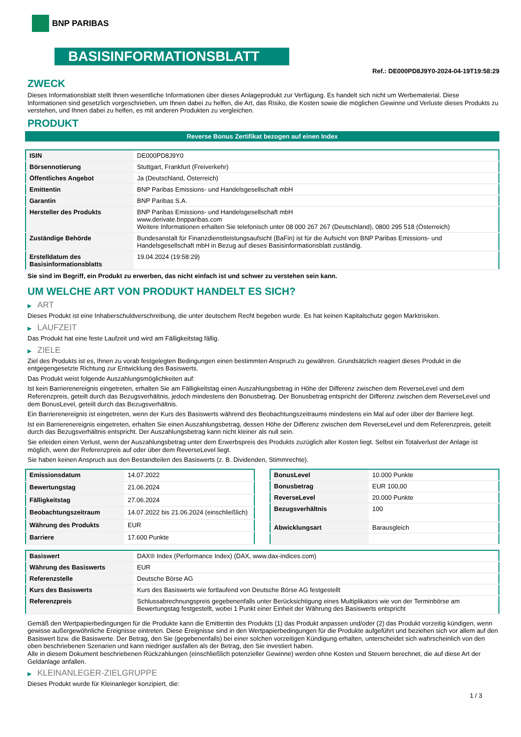BNP PARIBAS
BASISINFORMATIONSBLATT
Ref.: DE000PD8J9Y0-2024-04-19T19:58:29
ZWECK
Dieses Informationsblatt stellt Ihnen wesentliche Informationen über dieses Anlageprodukt zur Verfügung. Es handelt sich nicht um Werbematerial. Diese Informationen sind gesetzlich vorgeschrieben, um Ihnen dabei zu helfen, die Art, das Risiko, die Kosten sowie die möglichen Gewinne und Verluste dieses Produkts zu verstehen, und Ihnen dabei zu helfen, es mit anderen Produkten zu vergleichen.
PRODUKT
Reverse Bonus Zertifikat bezogen auf einen Index
| ISIN | DE000PD8J9Y0 |
| Börsennotierung | Stuttgart, Frankfurt (Freiverkehr) |
| Öffentliches Angebot | Ja (Deutschland, Österreich) |
| Emittentin | BNP Paribas Emissions- und Handelsgesellschaft mbH |
| Garantin | BNP Paribas S.A. |
| Hersteller des Produkts | BNP Paribas Emissions- und Handelsgesellschaft mbH www.derivate.bnpparibas.com Weitere Informationen erhalten Sie telefonisch unter 08 000 267 267 (Deutschland), 0800 295 518 (Österreich) |
| Zuständige Behörde | Bundesanstalt für Finanzdienstleistungsaufsicht (BaFin) ist für die Aufsicht von BNP Paribas Emissions- und Handelsgesellschaft mbH in Bezug auf dieses Basisinformationsblatt zuständig. |
| Erstelldatum des Basisinformationsblatts | 19.04.2024 (19:58:29) |
Sie sind im Begriff, ein Produkt zu erwerben, das nicht einfach ist und schwer zu verstehen sein kann.
UM WELCHE ART VON PRODUKT HANDELT ES SICH?
▶ ART
Dieses Produkt ist eine Inhaberschuldverschreibung, die unter deutschem Recht begeben wurde. Es hat keinen Kapitalschutz gegen Marktrisiken.
▶ LAUFZEIT
Das Produkt hat eine feste Laufzeit und wird am Fälligkeitstag fällig.
▶ ZIELE
Ziel des Produkts ist es, Ihnen zu vorab festgelegten Bedingungen einen bestimmten Anspruch zu gewähren. Grundsätzlich reagiert dieses Produkt in die entgegengesetzte Richtung zur Entwicklung des Basiswerts.
Das Produkt weist folgende Auszahlungsmöglichkeiten auf:
Ist kein Barrierenereignis eingetreten, erhalten Sie am Fälligkeitstag einen Auszahlungsbetrag in Höhe der Differenz zwischen dem ReverseLevel und dem Referenzpreis, geteilt durch das Bezugsverhältnis, jedoch mindestens den Bonusbetrag. Der Bonusbetrag entspricht der Differenz zwischen dem ReverseLevel und dem BonusLevel, geteilt durch das Bezugsverhältnis.
Ein Barrierenereignis ist eingetreten, wenn der Kurs des Basiswerts während des Beobachtungszeitraums mindestens ein Mal auf oder über der Barriere liegt.
Ist ein Barrierenereignis eingetreten, erhalten Sie einen Auszahlungsbetrag, dessen Höhe der Differenz zwischen dem ReverseLevel und dem Referenzpreis, geteilt durch das Bezugsverhältnis entspricht. Der Auszahlungsbetrag kann nicht kleiner als null sein.
Sie erleiden einen Verlust, wenn der Auszahlungsbetrag unter dem Erwerbspreis des Produkts zuzüglich aller Kosten liegt. Selbst ein Totalverlust der Anlage ist möglich, wenn der Referenzpreis auf oder über dem ReverseLevel liegt.
Sie haben keinen Anspruch aus den Bestandteilen des Basiswerts (z. B. Dividenden, Stimmrechte).
| Emissionsdatum | 14.07.2022 |
| Bewertungstag | 21.06.2024 |
| Fälligkeitstag | 27.06.2024 |
| Beobachtungszeitraum | 14.07.2022 bis 21.06.2024 (einschließlich) |
| Währung des Produkts | EUR |
| Barriere | 17.600 Punkte |
| BonusLevel | 10.000 Punkte |
| Bonusbetrag | EUR 100,00 |
| ReverseLevel | 20.000 Punkte |
| Bezugsverhältnis | 100 |
| Abwicklungsart | Barausgleich |
| Basiswert | DAX® Index (Performance Index) (DAX, www.dax-indices.com) |
| Währung des Basiswerts | EUR |
| Referenzstelle | Deutsche Börse AG |
| Kurs des Basiswerts | Kurs des Basiswerts wie fortlaufend von Deutsche Börse AG festgestellt |
| Referenzpreis | Schlussabrechnungspreis gegebenenfalls unter Berücksichtigung eines Multiplikators wie von der Terminbörse am Bewertungstag festgestellt, wobei 1 Punkt einer Einheit der Währung des Basiswerts entspricht |
Gemäß den Wertpapierbedingungen für die Produkte kann die Emittentin des Produkts (1) das Produkt anpassen und/oder (2) das Produkt vorzeitig kündigen, wenn gewisse außergewöhnliche Ereignisse eintreten. Diese Ereignisse sind in den Wertpapierbedingungen für die Produkte aufgeführt und beziehen sich vor allem auf den Basiswert bzw. die Basiswerte. Der Betrag, den Sie (gegebenenfalls) bei einer solchen vorzeitigen Kündigung erhalten, unterscheidet sich wahrscheinlich von den oben beschriebenen Szenarien und kann niedriger ausfallen als der Betrag, den Sie investiert haben.
Alle in diesem Dokument beschriebenen Rückzahlungen (einschließlich potenzieller Gewinne) werden ohne Kosten und Steuern berechnet, die auf diese Art der Geldanlage anfallen.
▶ KLEINANLEGER-ZIELGRUPPE
Dieses Produkt wurde für Kleinanleger konzipiert, die:
1 / 3